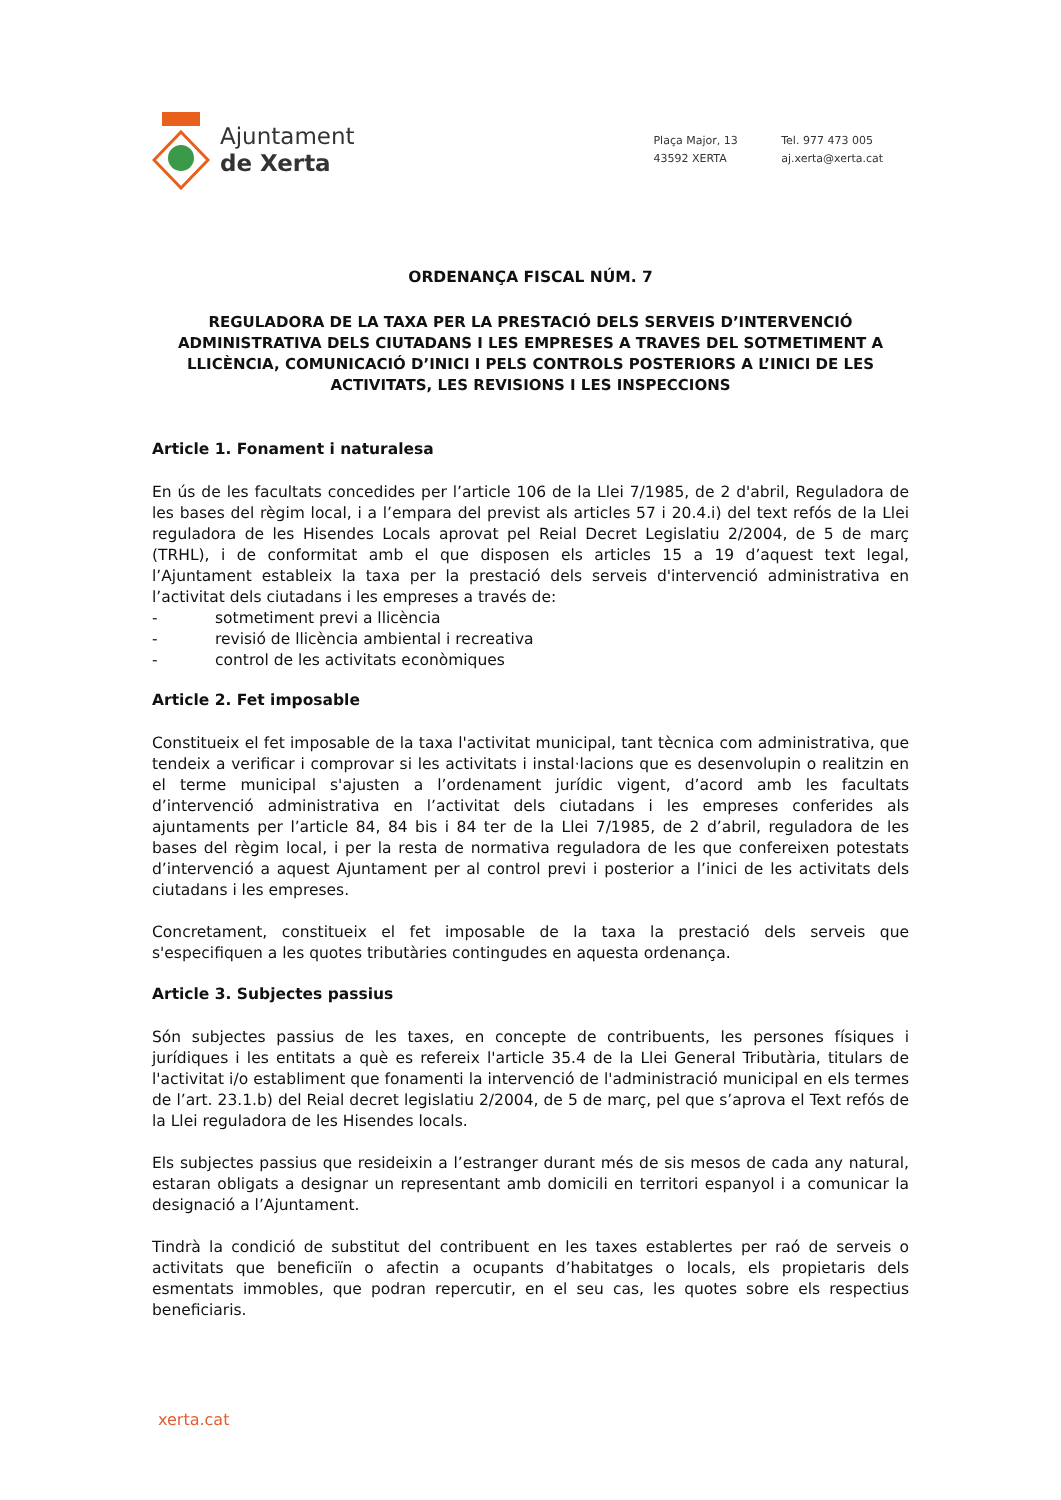Ajuntament
de Xerta
Plaça Major, 13
43592 XERTA
Tel. 977 473 005
aj.xerta@xerta.cat
ORDENANÇA FISCAL NÚM. 7
REGULADORA DE LA TAXA PER LA PRESTACIÓ DELS SERVEIS D’INTERVENCIÓ ADMINISTRATIVA DELS CIUTADANS I LES EMPRESES A TRAVES DEL SOTMETIMENT A LLICÈNCIA, COMUNICACIÓ D’INICI I PELS CONTROLS POSTERIORS A L’INICI DE LES ACTIVITATS, LES REVISIONS I LES INSPECCIONS
Article 1. Fonament i naturalesa
En ús de les facultats concedides per l’article 106 de la Llei 7/1985, de 2 d'abril, Reguladora de les bases del règim local, i a l’empara del previst als articles 57 i 20.4.i) del text refós de la Llei reguladora de les Hisendes Locals aprovat pel Reial Decret Legislatiu 2/2004, de 5 de març (TRHL), i de conformitat amb el que disposen els articles 15 a 19 d’aquest text legal, l’Ajuntament estableix la taxa per la prestació dels serveis d'intervenció administrativa en l’activitat dels ciutadans i les empreses a través de:
- sotmetiment previ a llicència
- revisió de llicència ambiental i recreativa
- control de les activitats econòmiques
Article 2. Fet imposable
Constitueix el fet imposable de la taxa l'activitat municipal, tant tècnica com administrativa, que tendeix a verificar i comprovar si les activitats i instal·lacions que es desenvolupin o realitzin en el terme municipal s'ajusten a l’ordenament jurídic vigent, d’acord amb les facultats d’intervenció administrativa en l’activitat dels ciutadans i les empreses conferides als ajuntaments per l’article 84, 84 bis i 84 ter de la Llei 7/1985, de 2 d’abril, reguladora de les bases del règim local, i per la resta de normativa reguladora de les que confereixen potestats d’intervenció a aquest Ajuntament per al control previ i posterior a l’inici de les activitats dels ciutadans i les empreses.
Concretament, constitueix el fet imposable de la taxa la prestació dels serveis que s'especifiquen a les quotes tributàries contingudes en aquesta ordenança.
Article 3. Subjectes passius
Són subjectes passius de les taxes, en concepte de contribuents, les persones físiques i jurídiques i les entitats a què es refereix l'article 35.4 de la Llei General Tributària, titulars de l'activitat i/o establiment que fonamenti la intervenció de l'administració municipal en els termes de l’art. 23.1.b) del Reial decret legislatiu 2/2004, de 5 de març, pel que s’aprova el Text refós de la Llei reguladora de les Hisendes locals.
Els subjectes passius que resideixin a l’estranger durant més de sis mesos de cada any natural, estaran obligats a designar un representant amb domicili en territori espanyol i a comunicar la designació a l’Ajuntament.
Tindrà la condició de substitut del contribuent en les taxes establertes per raó de serveis o activitats que beneficiïn o afectin a ocupants d’habitatges o locals, els propietaris dels esmentats immobles, que podran repercutir, en el seu cas, les quotes sobre els respectius beneficiaris.
xerta.cat